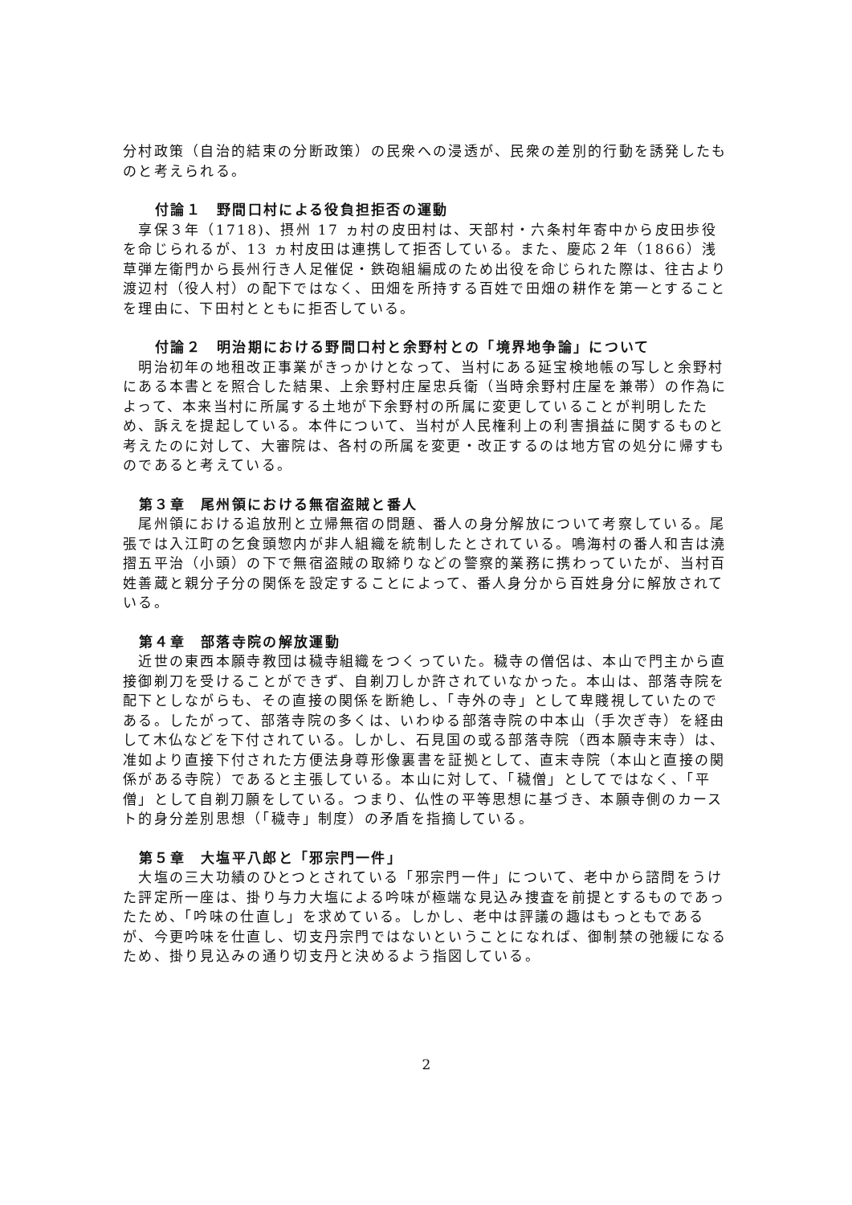分村政策（自治的結束の分断政策）の民衆への浸透が、民衆の差別的行動を誘発したものと考えられる。
付論１　野間口村による役負担拒否の運動
　享保３年（1718)、摂州 17 ヵ村の皮田村は、天部村・六条村年寄中から皮田歩役を命じられるが、13 ヵ村皮田は連携して拒否している。また、慶応２年（1866）浅草弾左衛門から長州行き人足催促・鉄砲組編成のため出役を命じられた際は、往古より渡辺村（役人村）の配下ではなく、田畑を所持する百姓で田畑の耕作を第一とすることを理由に、下田村とともに拒否している。
付論２　明治期における野間口村と余野村との「境界地争論」について
　明治初年の地租改正事業がきっかけとなって、当村にある延宝検地帳の写しと余野村にある本書とを照合した結果、上余野村庄屋忠兵衛（当時余野村庄屋を兼帯）の作為によって、本来当村に所属する土地が下余野村の所属に変更していることが判明したため、訴えを提起している。本件について、当村が人民権利上の利害損益に関するものと考えたのに対して、大審院は、各村の所属を変更・改正するのは地方官の処分に帰すものであると考えている。
第３章　尾州領における無宿盗賊と番人
　尾州領における追放刑と立帰無宿の問題、番人の身分解放について考察している。尾張では入江町の乞食頭惣内が非人組織を統制したとされている。鳴海村の番人和吉は澆摺五平治（小頭）の下で無宿盗賊の取締りなどの警察的業務に携わっていたが、当村百姓善蔵と親分子分の関係を設定することによって、番人身分から百姓身分に解放されている。
第４章　部落寺院の解放運動
　近世の東西本願寺教団は穢寺組織をつくっていた。穢寺の僧侶は、本山で門主から直接御剃刀を受けることができず、自剃刀しか許されていなかった。本山は、部落寺院を配下としながらも、その直接の関係を断絶し、「寺外の寺」として卑賤視していたのである。したがって、部落寺院の多くは、いわゆる部落寺院の中本山（手次ぎ寺）を経由して木仏などを下付されている。しかし、石見国の或る部落寺院（西本願寺末寺）は、准如より直接下付された方便法身尊形像裏書を証拠として、直末寺院（本山と直接の関係がある寺院）であると主張している。本山に対して、「穢僧」としてではなく、「平僧」として自剃刀願をしている。つまり、仏性の平等思想に基づき、本願寺側のカースト的身分差別思想（「穢寺」制度）の矛盾を指摘している。
第５章　大塩平八郎と「邪宗門一件」
　大塩の三大功績のひとつとされている「邪宗門一件」について、老中から諮問をうけた評定所一座は、掛り与力大塩による吟味が極端な見込み捜査を前提とするものであったため、「吟味の仕直し」を求めている。しかし、老中は評議の趣はもっともであるが、今更吟味を仕直し、切支丹宗門ではないということになれば、御制禁の弛緩になるため、掛り見込みの通り切支丹と決めるよう指図している。
2